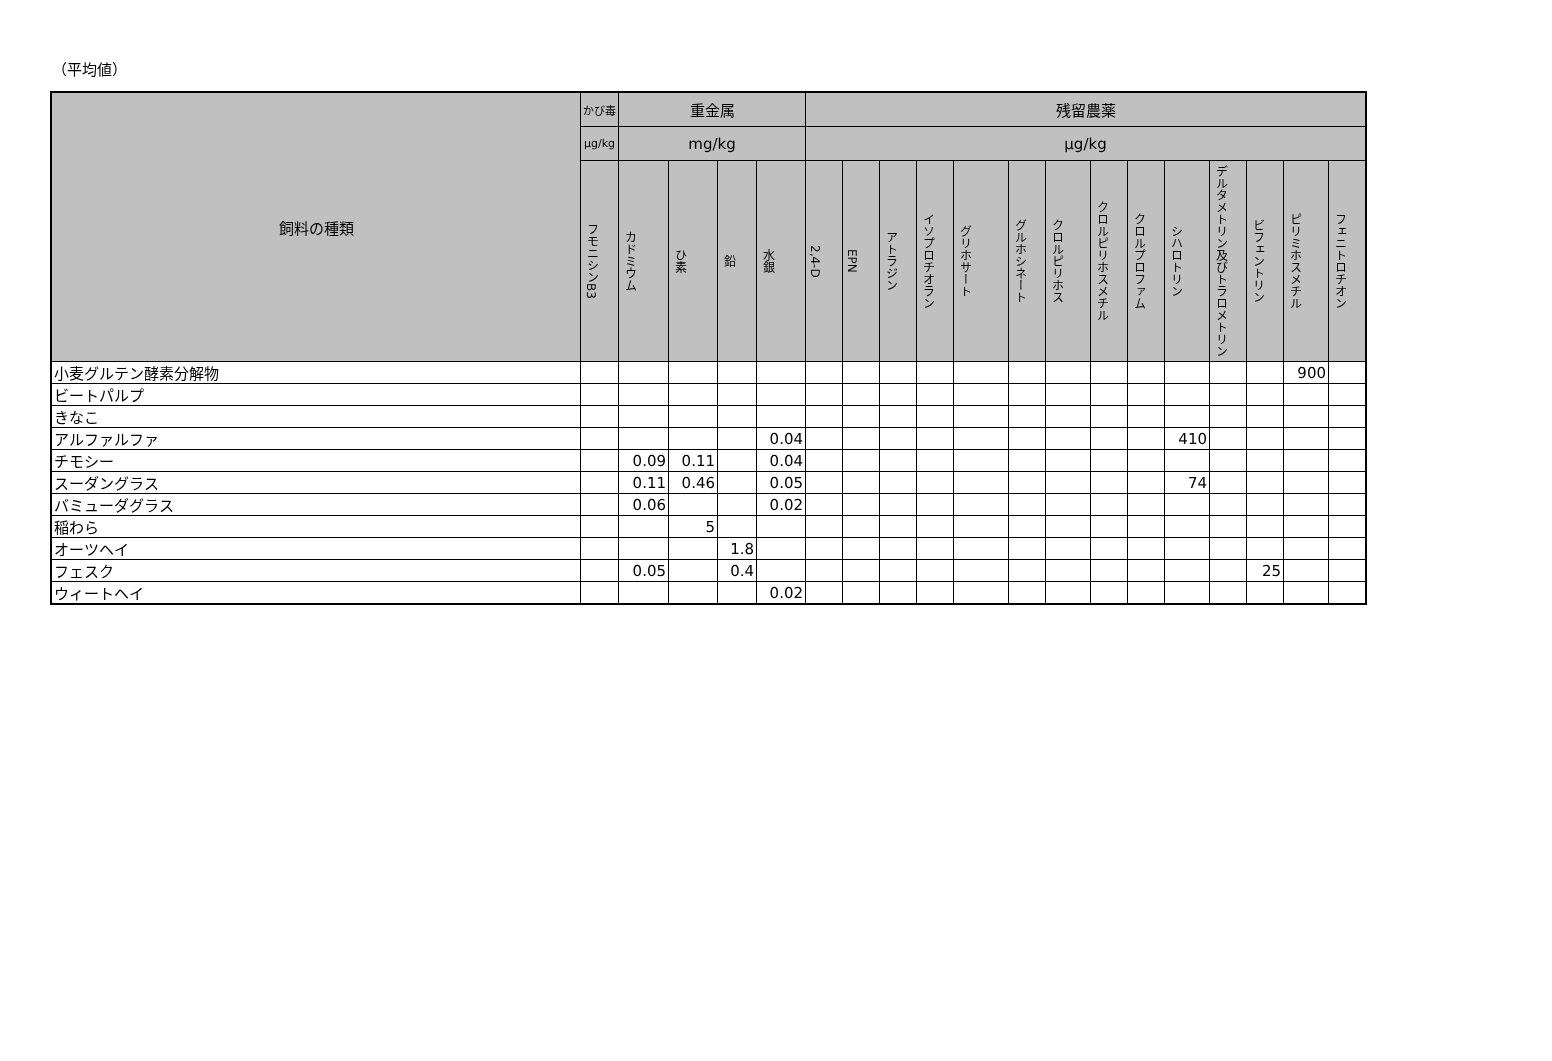（平均値）
| 飼料の種類 | かび毒 | 重金属 | | | | 残留農薬 | | | | | | | | | | | | | |
| --- | --- | --- | --- | --- | --- | --- | --- | --- | --- | --- | --- | --- | --- | --- | --- | --- | --- | --- | --- |
| | μg/kg | mg/kg | | | | μg/kg | | | | | | | | | | | | | |
| | フモニシンB3 | カドミウム | ひ素 | 鉛 | 水銀 | 2,4-D | EPN | アトラジン | イソプロチオラン | グリホサート | グルホシネート | クロルピリホス | クロルピリホスメチル | クロルプロファム | シハロトリン | デルタメトリン及びトラロメトリン | ビフェントリン | ピリミホスメチル | フェニトロチオン |
| 小麦グルテン酵素分解物 | | | | | | | | | | | | | | | | | | 900 | |
| ビートパルプ | | | | | | | | | | | | | | | | | | | |
| きなこ | | | | | | | | | | | | | | | | | | | |
| アルファルファ | | | | | 0.04 | | | | | | | | | | 410 | | | | |
| チモシー | | 0.09 | 0.11 | | 0.04 | | | | | | | | | | | | | | |
| スーダングラス | | 0.11 | 0.46 | | 0.05 | | | | | | | | | | 74 | | | | |
| バミューダグラス | | 0.06 | | | 0.02 | | | | | | | | | | | | | | |
| 稲わら | | | 5 | | | | | | | | | | | | | | | | |
| オーツヘイ | | | | 1.8 | | | | | | | | | | | | | | | |
| フェスク | | 0.05 | | 0.4 | | | | | | | | | | | | | 25 | | |
| ウィートヘイ | | | | | 0.02 | | | | | | | | | | | | | | |